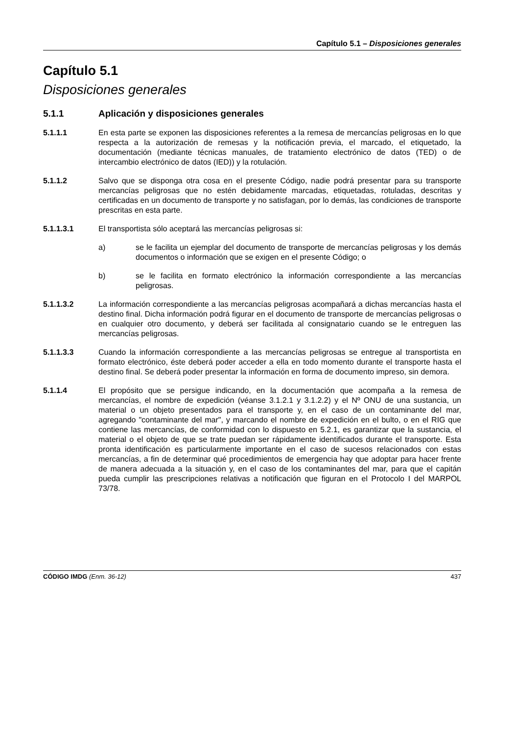Capítulo 5.1 – Disposiciones generales
Capítulo 5.1
Disposiciones generales
5.1.1 Aplicación y disposiciones generales
5.1.1.1 En esta parte se exponen las disposiciones referentes a la remesa de mercancías peligrosas en lo que respecta a la autorización de remesas y la notificación previa, el marcado, el etiquetado, la documentación (mediante técnicas manuales, de tratamiento electrónico de datos (TED) o de intercambio electrónico de datos (IED)) y la rotulación.
5.1.1.2 Salvo que se disponga otra cosa en el presente Código, nadie podrá presentar para su transporte mercancías peligrosas que no estén debidamente marcadas, etiquetadas, rotuladas, descritas y certificadas en un documento de transporte y no satisfagan, por lo demás, las condiciones de transporte prescritas en esta parte.
5.1.1.3.1 El transportista sólo aceptará las mercancías peligrosas si:
a) se le facilita un ejemplar del documento de transporte de mercancías peligrosas y los demás documentos o información que se exigen en el presente Código; o
b) se le facilita en formato electrónico la información correspondiente a las mercancías peligrosas.
5.1.1.3.2 La información correspondiente a las mercancías peligrosas acompañará a dichas mercancías hasta el destino final. Dicha información podrá figurar en el documento de transporte de mercancías peligrosas o en cualquier otro documento, y deberá ser facilitada al consignatario cuando se le entreguen las mercancías peligrosas.
5.1.1.3.3 Cuando la información correspondiente a las mercancías peligrosas se entregue al transportista en formato electrónico, éste deberá poder acceder a ella en todo momento durante el transporte hasta el destino final. Se deberá poder presentar la información en forma de documento impreso, sin demora.
5.1.1.4 El propósito que se persigue indicando, en la documentación que acompaña a la remesa de mercancías, el nombre de expedición (véanse 3.1.2.1 y 3.1.2.2) y el Nº ONU de una sustancia, un material o un objeto presentados para el transporte y, en el caso de un contaminante del mar, agregando "contaminante del mar", y marcando el nombre de expedición en el bulto, o en el RIG que contiene las mercancías, de conformidad con lo dispuesto en 5.2.1, es garantizar que la sustancia, el material o el objeto de que se trate puedan ser rápidamente identificados durante el transporte. Esta pronta identificación es particularmente importante en el caso de sucesos relacionados con estas mercancías, a fin de determinar qué procedimientos de emergencia hay que adoptar para hacer frente de manera adecuada a la situación y, en el caso de los contaminantes del mar, para que el capitán pueda cumplir las prescripciones relativas a notificación que figuran en el Protocolo I del MARPOL 73/78.
CÓDIGO IMDG (Enm. 36-12) 437